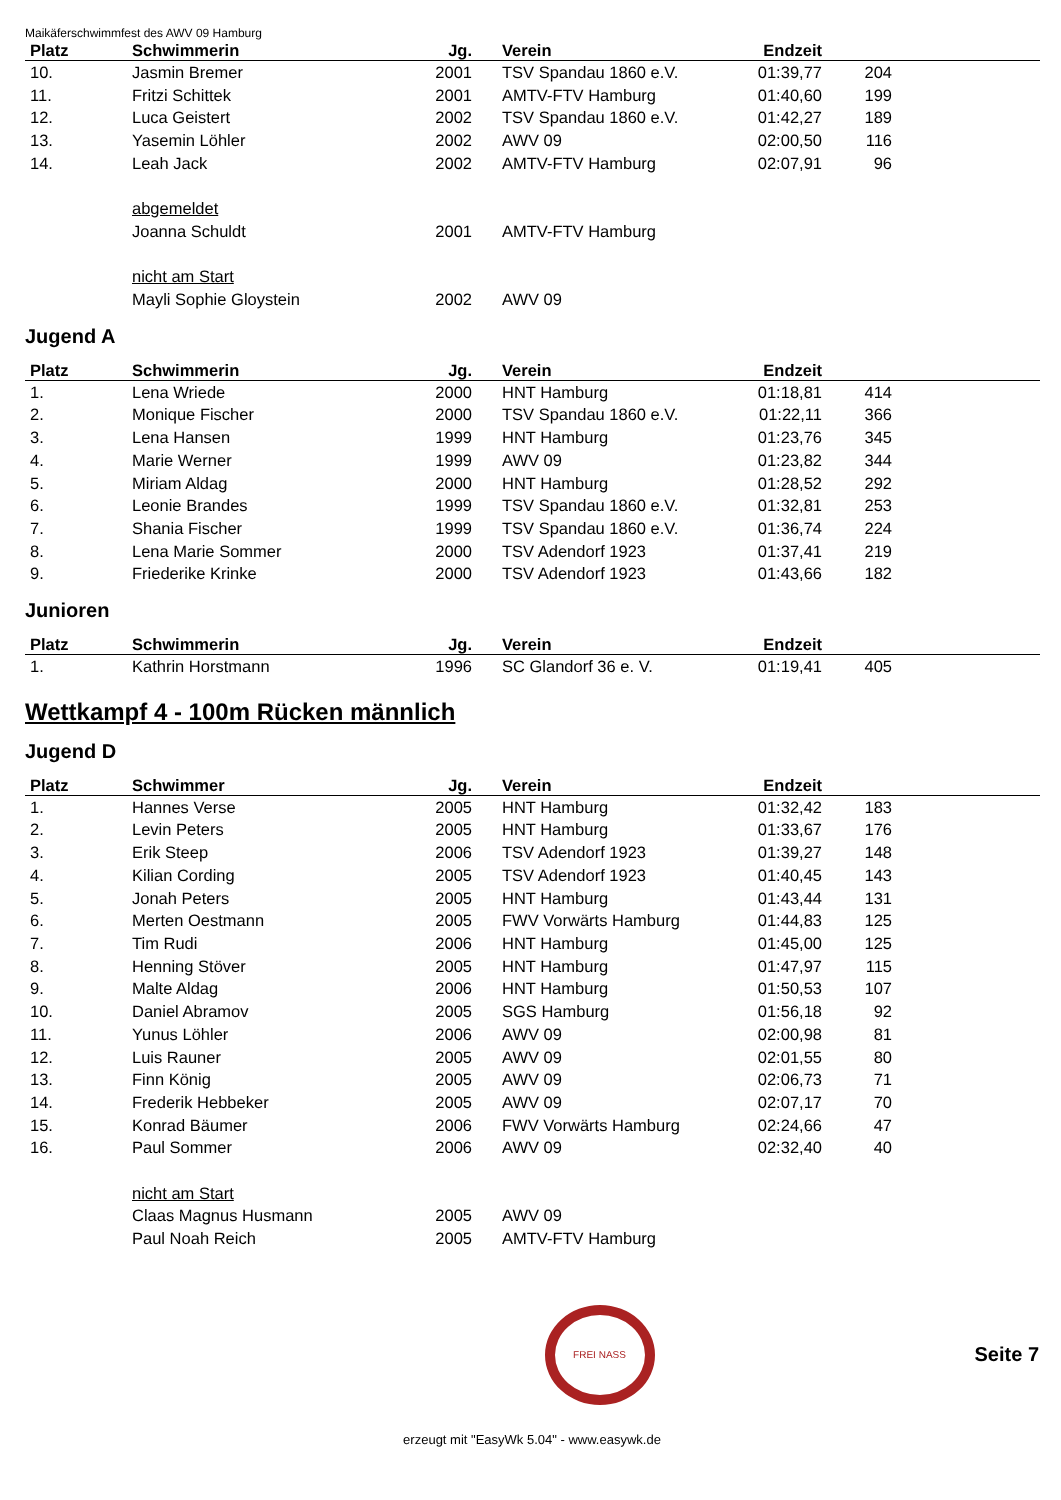Maikäferschwimmfest des AWV 09 Hamburg
| Platz | Schwimmerin | Jg. | Verein | Endzeit | | |
| --- | --- | --- | --- | --- | --- | --- |
| 10. | Jasmin Bremer | 2001 | TSV Spandau 1860 e.V. | 01:39,77 | 204 | |
| 11. | Fritzi Schittek | 2001 | AMTV-FTV Hamburg | 01:40,60 | 199 | |
| 12. | Luca Geistert | 2002 | TSV Spandau 1860 e.V. | 01:42,27 | 189 | |
| 13. | Yasemin Löhler | 2002 | AWV 09 | 02:00,50 | 116 | |
| 14. | Leah Jack | 2002 | AMTV-FTV Hamburg | 02:07,91 | 96 | |
| | abgemeldet | | | | | |
| | Joanna Schuldt | 2001 | AMTV-FTV Hamburg | | | |
| | nicht am Start | | | | | |
| | Mayli Sophie Gloystein | 2002 | AWV 09 | | | |
Jugend A
| Platz | Schwimmerin | Jg. | Verein | Endzeit | | |
| --- | --- | --- | --- | --- | --- | --- |
| 1. | Lena Wriede | 2000 | HNT Hamburg | 01:18,81 | 414 | |
| 2. | Monique Fischer | 2000 | TSV Spandau 1860 e.V. | 01:22,11 | 366 | |
| 3. | Lena Hansen | 1999 | HNT Hamburg | 01:23,76 | 345 | |
| 4. | Marie Werner | 1999 | AWV 09 | 01:23,82 | 344 | |
| 5. | Miriam Aldag | 2000 | HNT Hamburg | 01:28,52 | 292 | |
| 6. | Leonie Brandes | 1999 | TSV Spandau 1860 e.V. | 01:32,81 | 253 | |
| 7. | Shania Fischer | 1999 | TSV Spandau 1860 e.V. | 01:36,74 | 224 | |
| 8. | Lena Marie Sommer | 2000 | TSV Adendorf 1923 | 01:37,41 | 219 | |
| 9. | Friederike Krinke | 2000 | TSV Adendorf 1923 | 01:43,66 | 182 | |
Junioren
| Platz | Schwimmerin | Jg. | Verein | Endzeit | | |
| --- | --- | --- | --- | --- | --- | --- |
| 1. | Kathrin Horstmann | 1996 | SC Glandorf 36 e. V. | 01:19,41 | 405 | |
Wettkampf 4 - 100m Rücken männlich
Jugend D
| Platz | Schwimmer | Jg. | Verein | Endzeit | | |
| --- | --- | --- | --- | --- | --- | --- |
| 1. | Hannes Verse | 2005 | HNT Hamburg | 01:32,42 | 183 | |
| 2. | Levin Peters | 2005 | HNT Hamburg | 01:33,67 | 176 | |
| 3. | Erik Steep | 2006 | TSV Adendorf 1923 | 01:39,27 | 148 | |
| 4. | Kilian Cording | 2005 | TSV Adendorf 1923 | 01:40,45 | 143 | |
| 5. | Jonah Peters | 2005 | HNT Hamburg | 01:43,44 | 131 | |
| 6. | Merten Oestmann | 2005 | FWV Vorwärts Hamburg | 01:44,83 | 125 | |
| 7. | Tim Rudi | 2006 | HNT Hamburg | 01:45,00 | 125 | |
| 8. | Henning Stöver | 2005 | HNT Hamburg | 01:47,97 | 115 | |
| 9. | Malte Aldag | 2006 | HNT Hamburg | 01:50,53 | 107 | |
| 10. | Daniel Abramov | 2005 | SGS Hamburg | 01:56,18 | 92 | |
| 11. | Yunus Löhler | 2006 | AWV 09 | 02:00,98 | 81 | |
| 12. | Luis Rauner | 2005 | AWV 09 | 02:01,55 | 80 | |
| 13. | Finn König | 2005 | AWV 09 | 02:06,73 | 71 | |
| 14. | Frederik Hebbeker | 2005 | AWV 09 | 02:07,17 | 70 | |
| 15. | Konrad Bäumer | 2006 | FWV Vorwärts Hamburg | 02:24,66 | 47 | |
| 16. | Paul Sommer | 2006 | AWV 09 | 02:32,40 | 40 | |
| | nicht am Start | | | | | |
| | Claas Magnus Husmann | 2005 | AWV 09 | | | |
| | Paul Noah Reich | 2005 | AMTV-FTV Hamburg | | | |
FREI NASS
Seite 7
erzeugt mit "EasyWk 5.04" - www.easywk.de